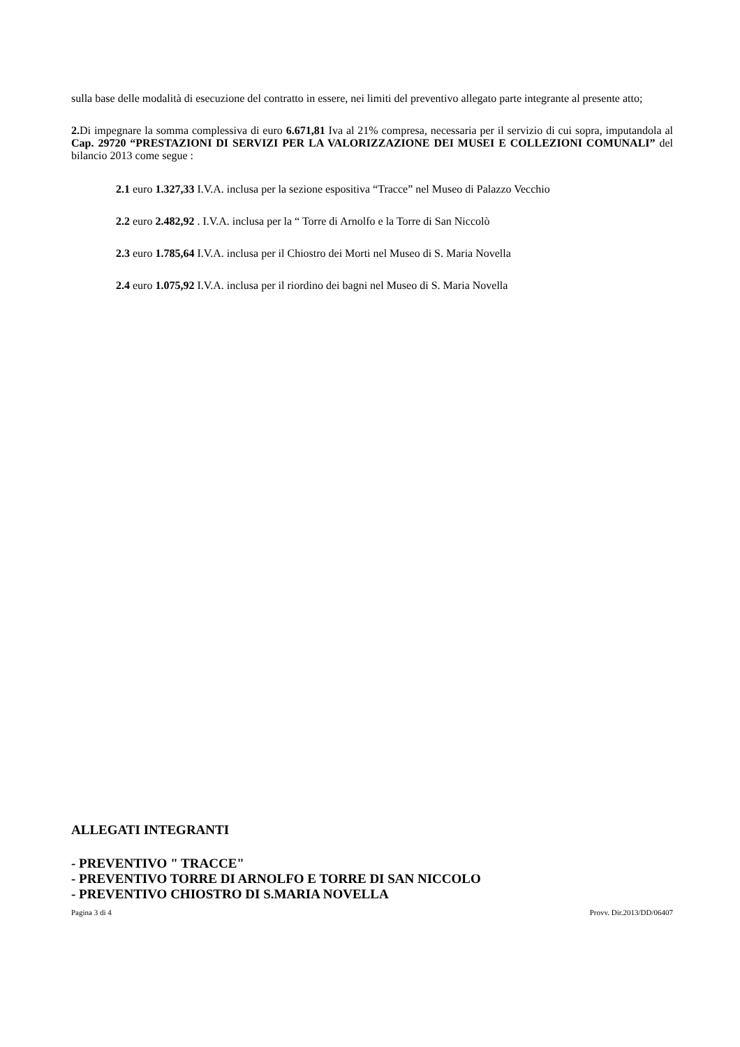sulla base delle modalità di esecuzione del contratto in essere, nei limiti del preventivo allegato parte integrante al presente atto;
2. Di impegnare la somma complessiva di euro 6.671,81 Iva al 21% compresa, necessaria per il servizio di cui sopra, imputandola al Cap. 29720 “PRESTAZIONI DI SERVIZI PER LA VALORIZZAZIONE DEI MUSEI E COLLEZIONI COMUNALI” del bilancio 2013 come segue :
2.1 euro 1.327,33 I.V.A. inclusa per la sezione espositiva “Tracce” nel Museo di Palazzo Vecchio
2.2 euro 2.482,92 . I.V.A. inclusa per la “ Torre di Arnolfo e la Torre di San Niccolò
2.3 euro 1.785,64 I.V.A. inclusa per il Chiostro dei Morti nel Museo di S. Maria Novella
2.4 euro 1.075,92 I.V.A. inclusa per il riordino dei bagni nel Museo di S. Maria Novella
ALLEGATI INTEGRANTI
- PREVENTIVO " TRACCE"
- PREVENTIVO TORRE DI ARNOLFO E TORRE DI SAN NICCOLO
- PREVENTIVO CHIOSTRO DI S.MARIA NOVELLA
Pagina 3 di 4 Provv. Dir.2013/DD/06407